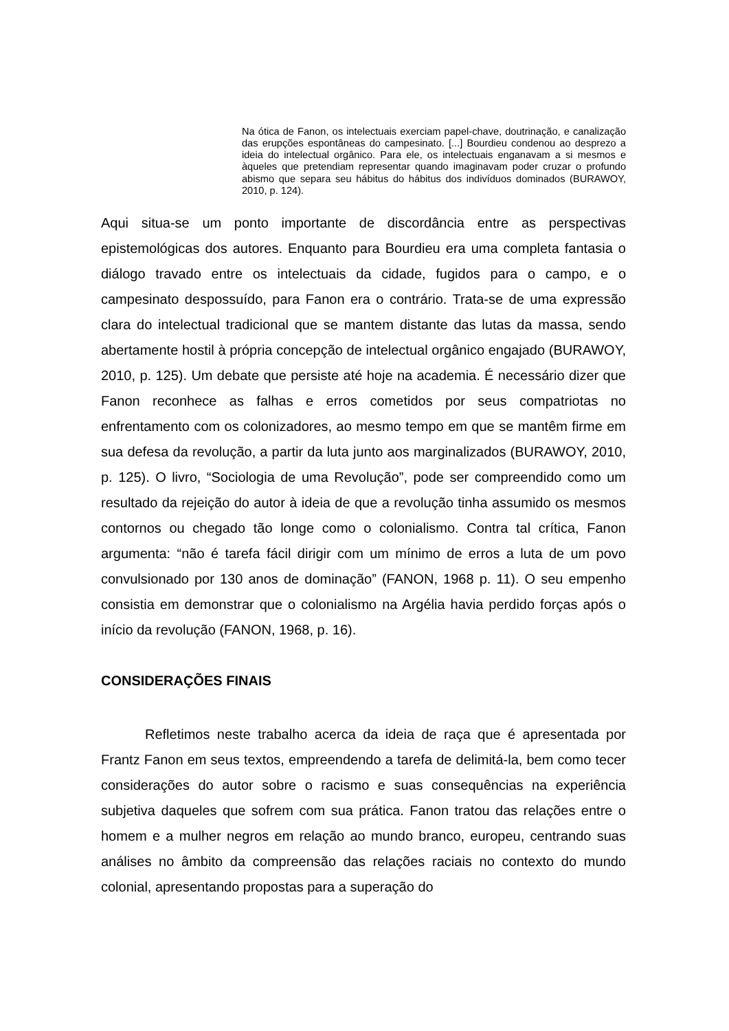Na ótica de Fanon, os intelectuais exerciam papel-chave, doutrinação, e canalização das erupções espontâneas do campesinato. [...] Bourdieu condenou ao desprezo a ideia do intelectual orgânico. Para ele, os intelectuais enganavam a si mesmos e àqueles que pretendiam representar quando imaginavam poder cruzar o profundo abismo que separa seu hábitus do hábitus dos indivíduos dominados (BURAWOY, 2010, p. 124).
Aqui situa-se um ponto importante de discordância entre as perspectivas epistemológicas dos autores. Enquanto para Bourdieu era uma completa fantasia o diálogo travado entre os intelectuais da cidade, fugidos para o campo, e o campesinato despossuído, para Fanon era o contrário. Trata-se de uma expressão clara do intelectual tradicional que se mantem distante das lutas da massa, sendo abertamente hostil à própria concepção de intelectual orgânico engajado (BURAWOY, 2010, p. 125). Um debate que persiste até hoje na academia. É necessário dizer que Fanon reconhece as falhas e erros cometidos por seus compatriotas no enfrentamento com os colonizadores, ao mesmo tempo em que se mantêm firme em sua defesa da revolução, a partir da luta junto aos marginalizados (BURAWOY, 2010, p. 125). O livro, “Sociologia de uma Revolução”, pode ser compreendido como um resultado da rejeição do autor à ideia de que a revolução tinha assumido os mesmos contornos ou chegado tão longe como o colonialismo. Contra tal crítica, Fanon argumenta: “não é tarefa fácil dirigir com um mínimo de erros a luta de um povo convulsionado por 130 anos de dominação” (FANON, 1968 p. 11). O seu empenho consistia em demonstrar que o colonialismo na Argélia havia perdido forças após o início da revolução (FANON, 1968, p. 16).
CONSIDERAÇÕES FINAIS
Refletimos neste trabalho acerca da ideia de raça que é apresentada por Frantz Fanon em seus textos, empreendendo a tarefa de delimitá-la, bem como tecer considerações do autor sobre o racismo e suas consequências na experiência subjetiva daqueles que sofrem com sua prática. Fanon tratou das relações entre o homem e a mulher negros em relação ao mundo branco, europeu, centrando suas análises no âmbito da compreensão das relações raciais no contexto do mundo colonial, apresentando propostas para a superação do